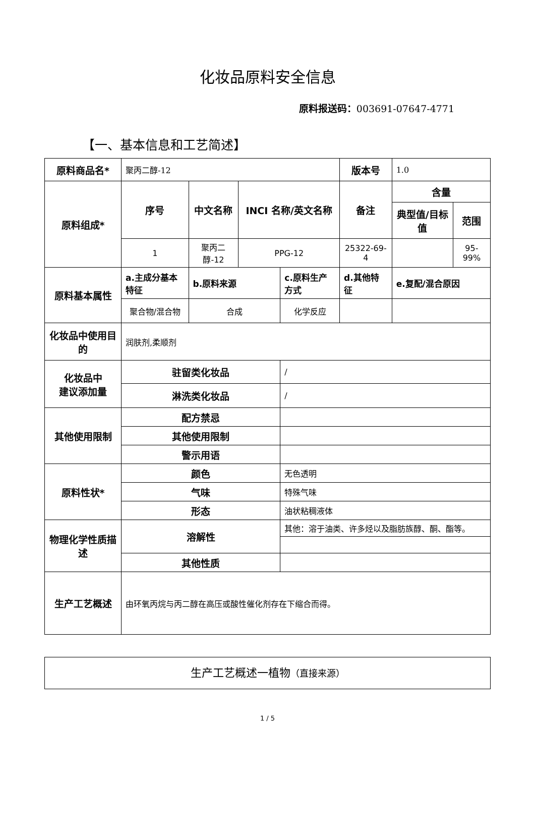化妆品原料安全信息
原料报送码：003691-07647-4771
【一、基本信息和工艺简述】
| 原料商品名* | 聚丙二醇-12 | | | | 版本号 | | 1.0 | |
| 原料组成* | 序号 | 中文名称 | INCI 名称/英文名称 | | 备注 | | 含量 | |
| | | | | | | | 典型值/目标值 | 范围 |
| | 1 | 聚丙二醇-12 | PPG-12 | | 25322-69-4 | | | 95-99% |
| 原料基本属性 | a.主成分基本特征 | b.原料来源 | | c.原料生产方式 | | d.其他特征 | e.复配/混合原因 | |
| | 聚合物/混合物 | 合成 | | 化学反应 | | | | |
| 化妆品中使用目的 | 润肤剂,柔顺剂 | | | | | | | |
| 化妆品中 建议添加量 | 驻留类化妆品 | | | / | | | | |
| | 淋洗类化妆品 | | | / | | | | |
| 其他使用限制 | 配方禁忌 | | | | | | | |
| | 其他使用限制 | | | | | | | |
| | 警示用语 | | | | | | | |
| 原料性状* | 颜色 | | | 无色透明 | | | | |
| | 气味 | | | 特殊气味 | | | | |
| | 形态 | | | 油状粘稠液体 | | | | |
| 物理化学性质描述 | 溶解性 | | | 其他：溶于油类、许多烃以及脂肪族醇、酮、酯等。 | | | | |
| | 其他性质 | | | | | | | |
| 生产工艺概述 | 由环氧丙烷与丙二醇在高压或酸性催化剂存在下缩合而得。 | | | | | | | |
生产工艺概述一植物（直接来源）
1 / 5